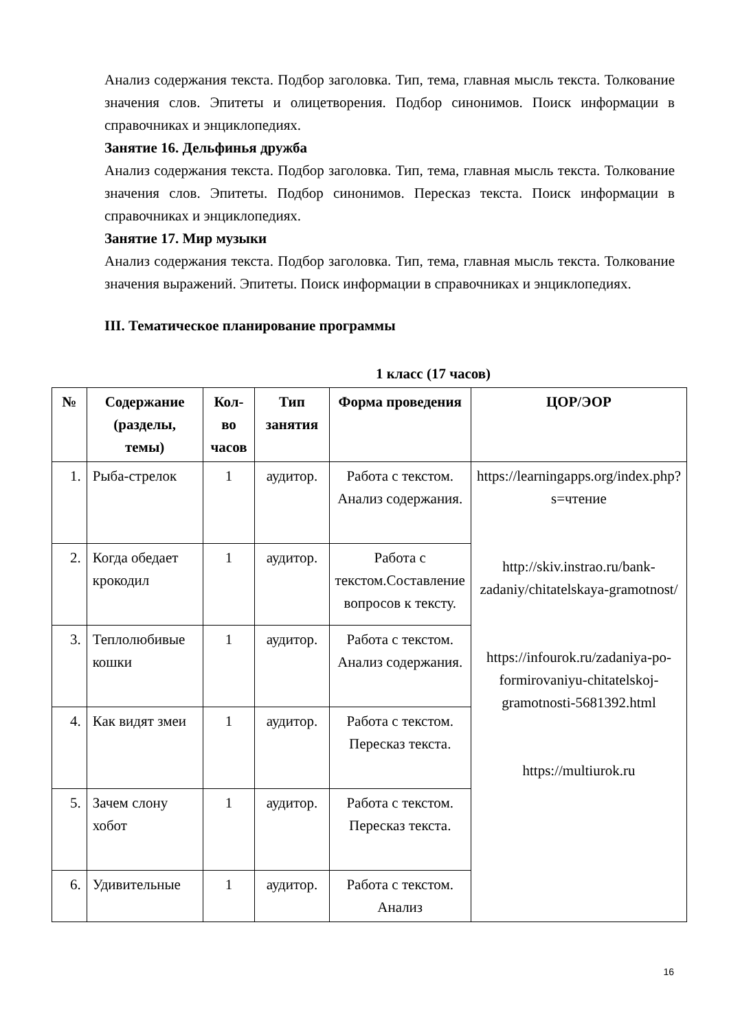Анализ содержания текста. Подбор заголовка. Тип, тема, главная мысль текста. Толкование значения слов. Эпитеты и олицетворения. Подбор синонимов. Поиск информации в справочниках и энциклопедиях.
Занятие 16. Дельфинья дружба
Анализ содержания текста. Подбор заголовка. Тип, тема, главная мысль текста. Толкование значения слов. Эпитеты. Подбор синонимов. Пересказ текста. Поиск информации в справочниках и энциклопедиях.
Занятие 17. Мир музыки
Анализ содержания текста. Подбор заголовка. Тип, тема, главная мысль текста. Толкование значения выражений. Эпитеты. Поиск информации в справочниках и энциклопедиях.
III. Тематическое планирование программы
1 класс (17 часов)
| № | Содержание (разделы, темы) | Кол-во часов | Тип занятия | Форма проведения | ЦОР/ЭОР |
| --- | --- | --- | --- | --- | --- |
| 1. | Рыба-стрелок | 1 | аудитор. | Работа с текстом. Анализ содержания. | https://learningapps.org/index.php?s=чтение http://skiv.instrao.ru/bank-zadaniy/chitatelskaya-gramotnost/ https://infourok.ru/zadaniya-po-formirovaniyu-chitatelskoj-gramotnosti-5681392.html https://multiurok.ru |
| 2. | Когда обедает крокодил | 1 | аудитор. | Работа с текстом.Составление вопросов к тексту. | |
| 3. | Теплолюбивые кошки | 1 | аудитор. | Работа с текстом. Анализ содержания. | |
| 4. | Как видят змеи | 1 | аудитор. | Работа с текстом. Пересказ текста. | |
| 5. | Зачем слону хобот | 1 | аудитор. | Работа с текстом. Пересказ текста. | |
| 6. | Удивительные | 1 | аудитор. | Работа с текстом. Анализ | |
16